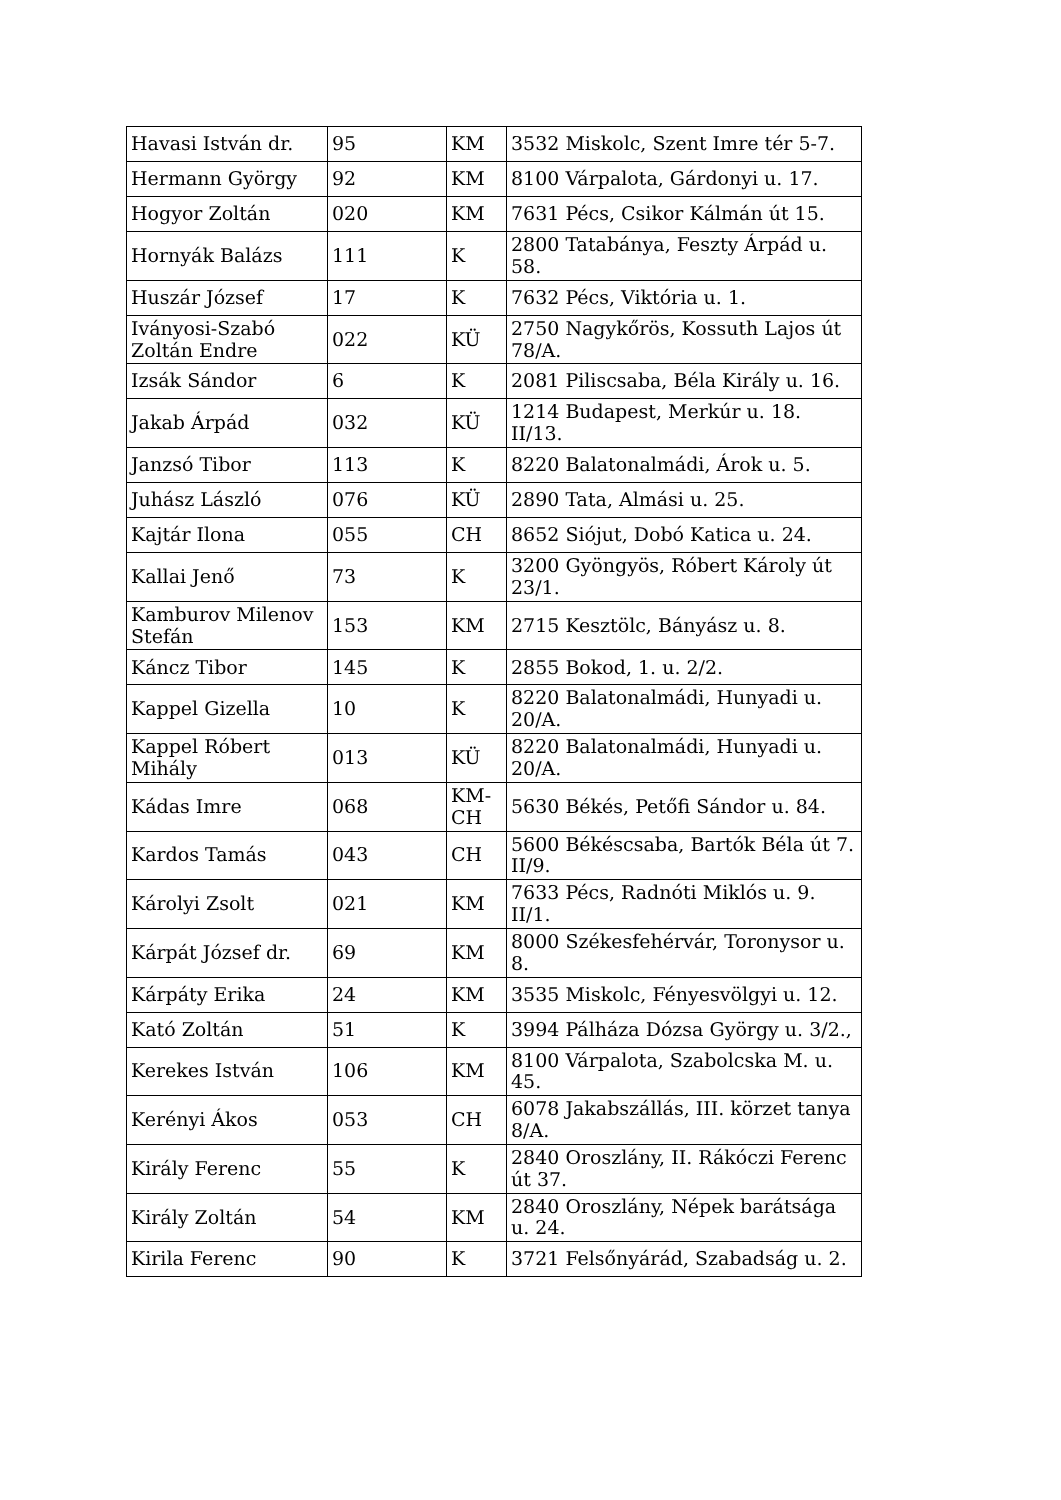| Havasi István dr. | 95 | KM | 3532 Miskolc, Szent Imre tér 5-7. |
| Hermann György | 92 | KM | 8100 Várpalota, Gárdonyi u. 17. |
| Hogyor Zoltán | 020 | KM | 7631 Pécs, Csikor Kálmán út 15. |
| Hornyák Balázs | 111 | K | 2800 Tatabánya, Feszty Árpád u. 58. |
| Huszár József | 17 | K | 7632 Pécs, Viktória u. 1. |
| Iványosi-Szabó Zoltán Endre | 022 | KÜ | 2750 Nagykőrös, Kossuth Lajos út 78/A. |
| Izsák Sándor | 6 | K | 2081 Piliscsaba, Béla Király u. 16. |
| Jakab Árpád | 032 | KÜ | 1214 Budapest, Merkúr u. 18. II/13. |
| Janzsó Tibor | 113 | K | 8220 Balatonalmádi, Árok u. 5. |
| Juhász László | 076 | KÜ | 2890 Tata, Almási u. 25. |
| Kajtár Ilona | 055 | CH | 8652 Siójut, Dobó Katica u. 24. |
| Kallai Jenő | 73 | K | 3200 Gyöngyös, Róbert Károly út 23/1. |
| Kamburov Milenov Stefán | 153 | KM | 2715 Kesztölc, Bányász u. 8. |
| Káncz Tibor | 145 | K | 2855 Bokod, 1. u. 2/2. |
| Kappel Gizella | 10 | K | 8220 Balatonalmádi, Hunyadi u. 20/A. |
| Kappel Róbert Mihály | 013 | KÜ | 8220 Balatonalmádi, Hunyadi u. 20/A. |
| Kádas Imre | 068 | KM-CH | 5630 Békés, Petőfi Sándor u. 84. |
| Kardos Tamás | 043 | CH | 5600 Békéscsaba, Bartók Béla út 7. II/9. |
| Károlyi Zsolt | 021 | KM | 7633 Pécs, Radnóti Miklós u. 9. II/1. |
| Kárpát József dr. | 69 | KM | 8000 Székesfehérvár, Toronysor u. 8. |
| Kárpáty Erika | 24 | KM | 3535 Miskolc, Fényesvölgyi u. 12. |
| Kató Zoltán | 51 | K | 3994 Pálháza Dózsa György u. 3/2., |
| Kerekes István | 106 | KM | 8100 Várpalota, Szabolcska M. u. 45. |
| Kerényi Ákos | 053 | CH | 6078 Jakabszállás, III. körzet tanya 8/A. |
| Király Ferenc | 55 | K | 2840 Oroszlány, II. Rákóczi Ferenc út 37. |
| Király Zoltán | 54 | KM | 2840 Oroszlány, Népek barátsága u. 24. |
| Kirila Ferenc | 90 | K | 3721 Felsőnyárád, Szabadság u. 2. |